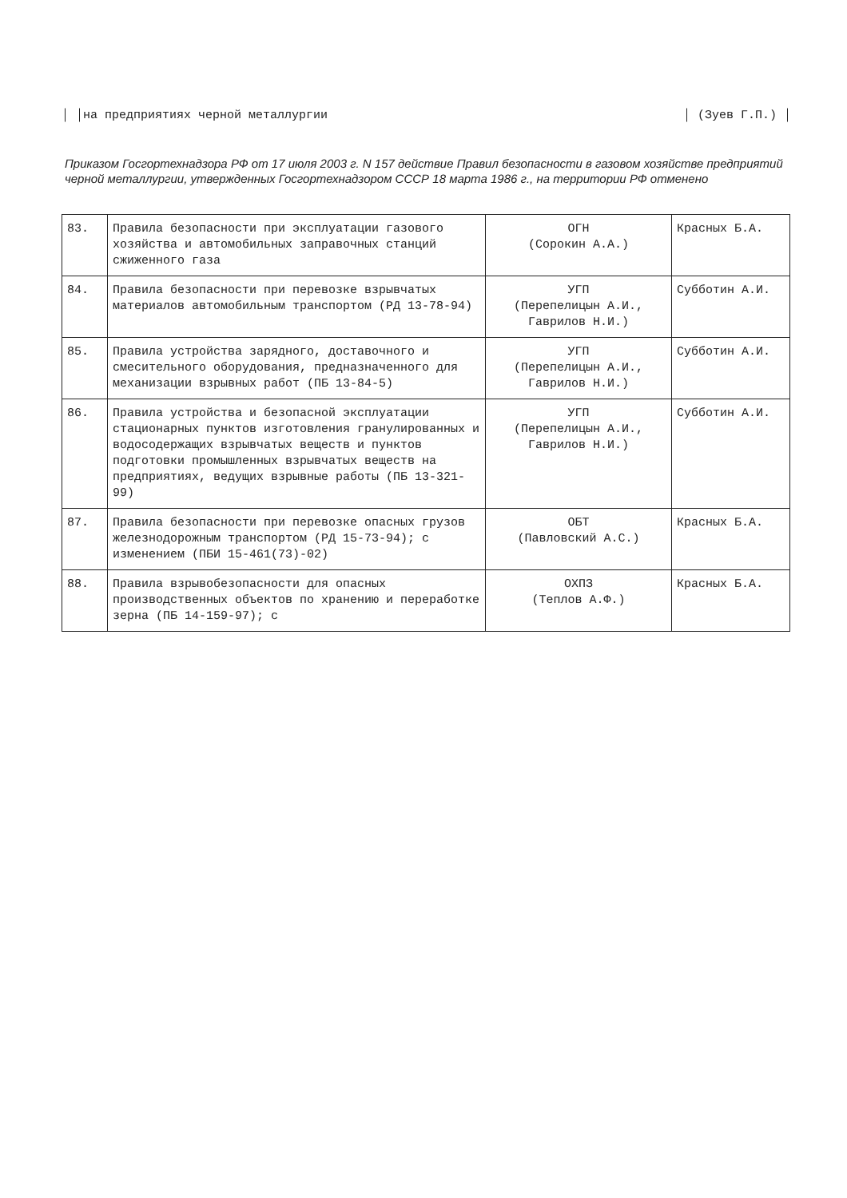│ │на предприятиях черной металлургии │ (Зуев Г.П.) │
Приказом Госгортехнадзора РФ от 17 июля 2003 г. N 157 действие Правил безопасности в газовом хозяйстве предприятий черной металлургии, утвержденных Госгортехнадзором СССР 18 марта 1986 г., на территории РФ отменено
| 83. | Правила безопасности при эксплуатации газового хозяйства и автомобильных заправочных станций сжиженного газа | ОГН (Сорокин А.А.) | Красных Б.А. |
| 84. | Правила безопасности при перевозке взрывчатых материалов автомобильным транспортом (РД 13-78-94) | УГП (Перепелицын А.И., Гаврилов Н.И.) | Субботин А.И. |
| 85. | Правила устройства зарядного, доставочного и смесительного оборудования, предназначенного для механизации взрывных работ (ПБ 13-84-5) | УГП (Перепелицын А.И., Гаврилов Н.И.) | Субботин А.И. |
| 86. | Правила устройства и безопасной эксплуатации стационарных пунктов изготовления гранулированных и водосодержащих взрывчатых веществ и пунктов подготовки промышленных взрывчатых веществ на предприятиях, ведущих взрывные работы (ПБ 13-321-99) | УГП (Перепелицын А.И., Гаврилов Н.И.) | Субботин А.И. |
| 87. | Правила безопасности при перевозке опасных грузов железнодорожным транспортом (РД 15-73-94); с изменением (ПБИ 15-461(73)-02) | ОБТ (Павловский А.С.) | Красных Б.А. |
| 88. | Правила взрывобезопасности для опасных производственных объектов по хранению и переработке зерна (ПБ 14-159-97); с | ОХПЗ (Теплов А.Ф.) | Красных Б.А. |